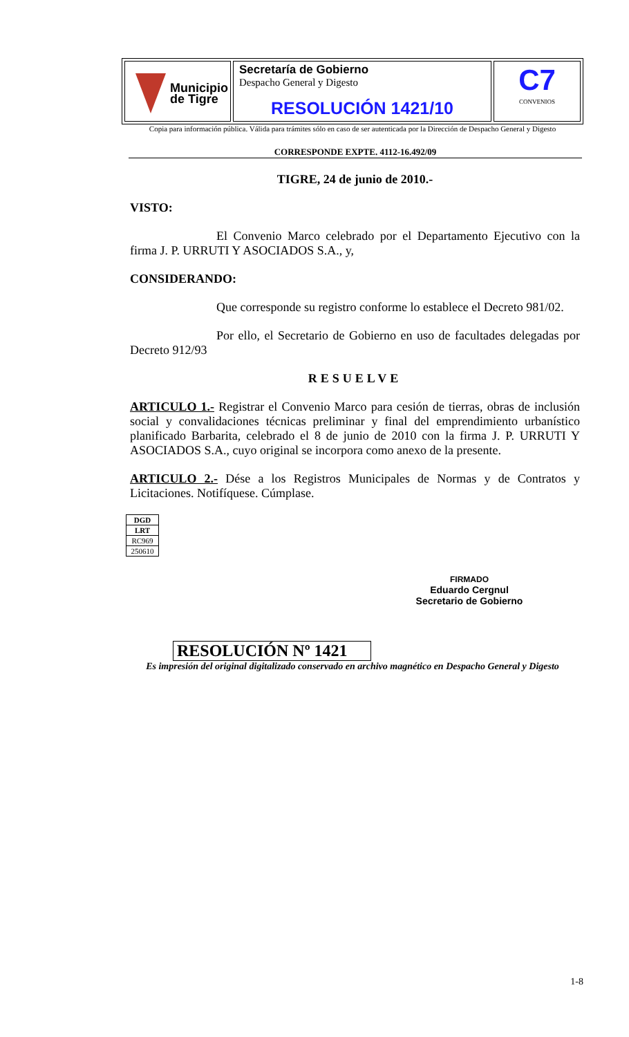| Municipio de Tigre | Secretaría de Gobierno Despacho General y Digesto RESOLUCIÓN 1421/10 | C7 CONVENIOS |
Copia para información pública. Válida para trámites sólo en caso de ser autenticada por la Dirección de Despacho General y Digesto
CORRESPONDE EXPTE. 4112-16.492/09
TIGRE, 24 de junio de 2010.-
VISTO:
El Convenio Marco celebrado por el Departamento Ejecutivo con la firma J. P. URRUTI Y ASOCIADOS S.A., y,
CONSIDERANDO:
Que corresponde su registro conforme lo establece el Decreto 981/02.
Por ello, el Secretario de Gobierno en uso de facultades delegadas por Decreto 912/93
RESUELVE
ARTICULO 1.- Registrar el Convenio Marco para cesión de tierras, obras de inclusión social y convalidaciones técnicas preliminar y final del emprendimiento urbanístico planificado Barbarita, celebrado el 8 de junio de 2010 con la firma J. P. URRUTI Y ASOCIADOS S.A., cuyo original se incorpora como anexo de la presente.
ARTICULO 2.- Dése a los Registros Municipales de Normas y de Contratos y Licitaciones. Notifíquese. Cúmplase.
| DGD |
| LRT |
| RC969 |
| 250610 |
FIRMADO
Eduardo Cergnul
Secretario de Gobierno
RESOLUCIÓN Nº 1421
Es impresión del original digitalizado conservado en archivo magnético en Despacho General y Digesto
1-8